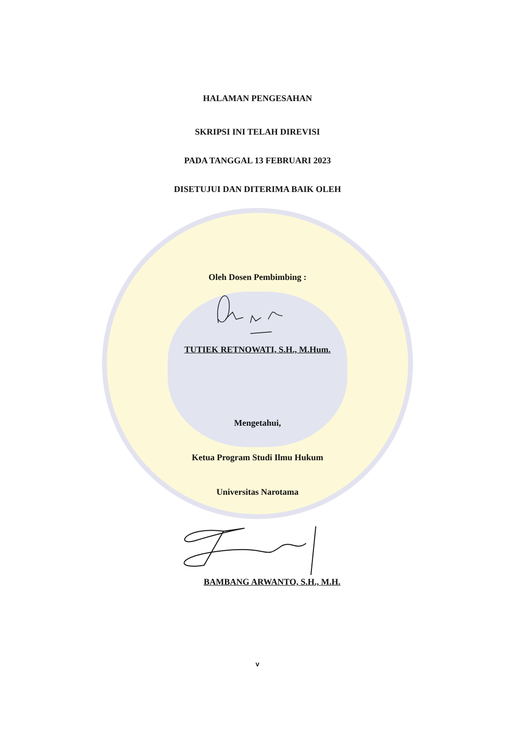HALAMAN PENGESAHAN
SKRIPSI INI TELAH DIREVISI
PADA TANGGAL 13 FEBRUARI 2023
DISETUJUI DAN DITERIMA BAIK OLEH
Oleh Dosen Pembimbing :
TUTIEK RETNOWATI, S.H., M.Hum.
Mengetahui,
Ketua Program Studi Ilmu Hukum
Universitas Narotama
BAMBANG ARWANTO, S.H., M.H.
v